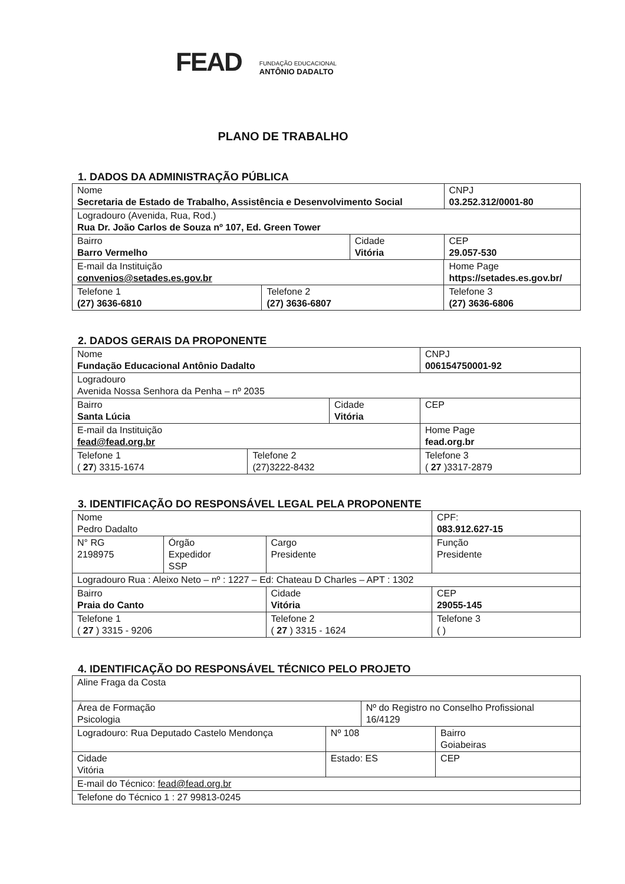FEAD
FUNDAÇÃO EDUCACIONAL
ANTÔNIO DADALTO
PLANO DE TRABALHO
1. DADOS DA ADMINISTRAÇÃO PÚBLICA
| Nome Secretaria de Estado de Trabalho, Assistência e Desenvolvimento Social | | | | CNPJ 03.252.312/0001-80 |
| Logradouro (Avenida, Rua, Rod.) Rua Dr. João Carlos de Souza nº 107, Ed. Green Tower | | | | |
| Bairro Barro Vermelho | | Cidade Vitória | | CEP 29.057-530 |
| E-mail da Instituição convenios@setades.es.gov.br | | | Home Page https://setades.es.gov.br/ | |
| Telefone 1 (27) 3636-6810 | Telefone 2 (27) 3636-6807 | | Telefone 3 (27) 3636-6806 | |
2. DADOS GERAIS DA PROPONENTE
| Nome Fundação Educacional Antônio Dadalto | | | | CNPJ 006154750001-92 |
| Logradouro Avenida Nossa Senhora da Penha – nº 2035 | | | | |
| Bairro Santa Lúcia | | Cidade Vitória | | CEP |
| E-mail da Instituição fead@fead.org.br | | | Home Page fead.org.br | |
| Telefone 1 ( 27 ) 3315-1674 | Telefone 2 (27)3222-8432 | | Telefone 3 ( 27 )3317-2879 | |
3. IDENTIFICAÇÃO DO RESPONSÁVEL LEGAL PELA PROPONENTE
| Nome Pedro Dadalto | | | | CPF: 083.912.627-15 |
| N° RG 2198975 | Órgão Expedidor SSP | Cargo Presidente | Função Presidente | |
| Logradouro Rua : Aleixo Neto – nº : 1227 – Ed: Chateau D Charles – APT : 1302 | | | | |
| Bairro Praia do Canto | | Cidade Vitória | | CEP 29055-145 |
| Telefone 1 ( 27 ) 3315 - 9206 | | Telefone 2 ( 27 ) 3315 - 1624 | | Telefone 3 ( ) |
4. IDENTIFICAÇÃO DO RESPONSÁVEL TÉCNICO PELO PROJETO
| Aline Fraga da Costa | | | |
| Área de Formação Psicologia | | Nº do Registro no Conselho Profissional 16/4129 | |
| Logradouro: Rua Deputado Castelo Mendonça | Nº 108 | | Bairro Goiabeiras |
| Cidade Vitória | Estado: ES | | CEP |
| E-mail do Técnico: fead@fead.org.br | | | |
| Telefone do Técnico 1 : 27 99813-0245 | | | |